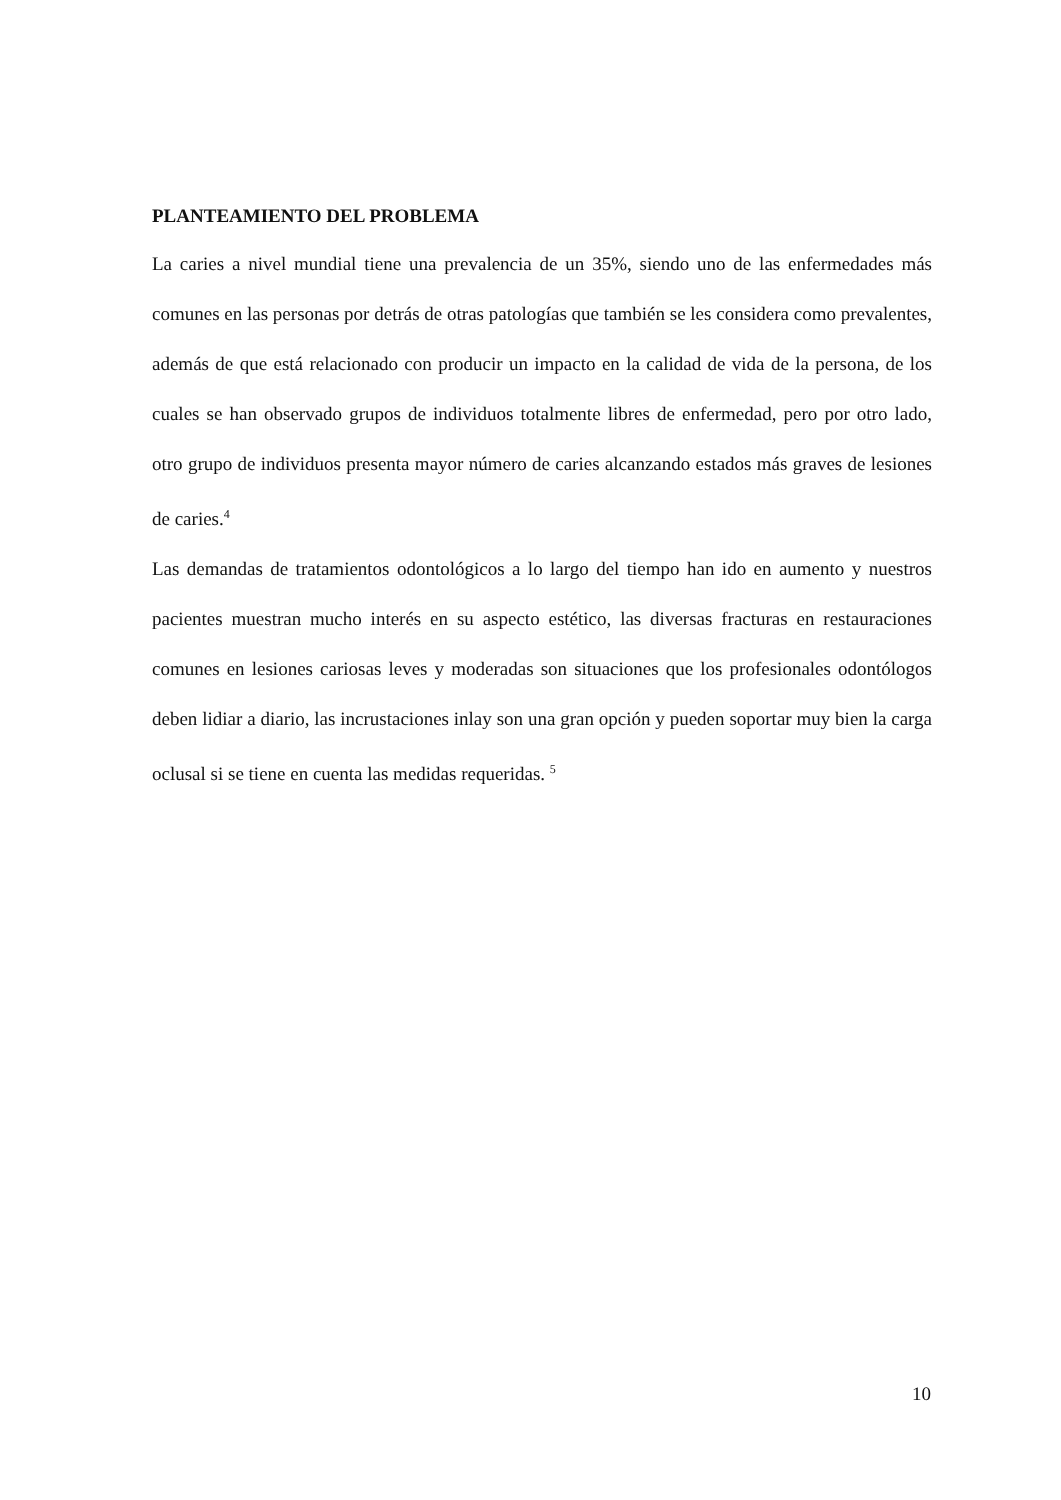PLANTEAMIENTO DEL PROBLEMA
La caries a nivel mundial tiene una prevalencia de un 35%, siendo uno de las enfermedades más comunes en las personas por detrás de otras patologías que también se les considera como prevalentes, además de que está relacionado con producir un impacto en la calidad de vida de la persona, de los cuales se han observado grupos de individuos totalmente libres de enfermedad, pero por otro lado, otro grupo de individuos presenta mayor número de caries alcanzando estados más graves de lesiones de caries.<sup>4</sup>
Las demandas de tratamientos odontológicos a lo largo del tiempo han ido en aumento y nuestros pacientes muestran mucho interés en su aspecto estético, las diversas fracturas en restauraciones comunes en lesiones cariosas leves y moderadas son situaciones que los profesionales odontólogos deben lidiar a diario, las incrustaciones inlay son una gran opción y pueden soportar muy bien la carga oclusal si se tiene en cuenta las medidas requeridas. <sup>5</sup>
10